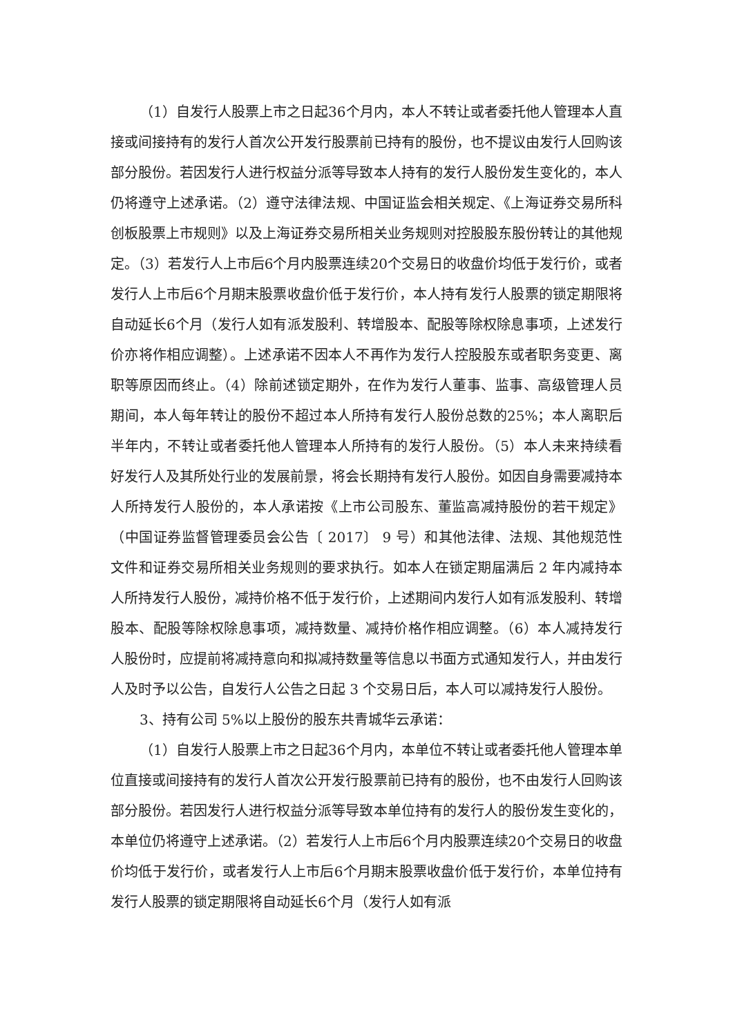（1）自发行人股票上市之日起36个月内，本人不转让或者委托他人管理本人直接或间接持有的发行人首次公开发行股票前已持有的股份，也不提议由发行人回购该部分股份。若因发行人进行权益分派等导致本人持有的发行人股份发生变化的，本人仍将遵守上述承诺。（2）遵守法律法规、中国证监会相关规定、《上海证券交易所科创板股票上市规则》以及上海证券交易所相关业务规则对控股股东股份转让的其他规定。（3）若发行人上市后6个月内股票连续20个交易日的收盘价均低于发行价，或者发行人上市后6个月期末股票收盘价低于发行价，本人持有发行人股票的锁定期限将自动延长6个月（发行人如有派发股利、转增股本、配股等除权除息事项，上述发行价亦将作相应调整）。上述承诺不因本人不再作为发行人控股股东或者职务变更、离职等原因而终止。（4）除前述锁定期外，在作为发行人董事、监事、高级管理人员期间，本人每年转让的股份不超过本人所持有发行人股份总数的25%；本人离职后半年内，不转让或者委托他人管理本人所持有的发行人股份。（5）本人未来持续看好发行人及其所处行业的发展前景，将会长期持有发行人股份。如因自身需要减持本人所持发行人股份的，本人承诺按《上市公司股东、董监高减持股份的若干规定》（中国证券监督管理委员会公告〔 2017〕 9 号）和其他法律、法规、其他规范性文件和证券交易所相关业务规则的要求执行。如本人在锁定期届满后 2 年内减持本人所持发行人股份，减持价格不低于发行价，上述期间内发行人如有派发股利、转增股本、配股等除权除息事项，减持数量、减持价格作相应调整。（6）本人减持发行人股份时，应提前将减持意向和拟减持数量等信息以书面方式通知发行人，并由发行人及时予以公告，自发行人公告之日起 3 个交易日后，本人可以减持发行人股份。
3、持有公司 5%以上股份的股东共青城华云承诺：
（1）自发行人股票上市之日起36个月内，本单位不转让或者委托他人管理本单位直接或间接持有的发行人首次公开发行股票前已持有的股份，也不由发行人回购该部分股份。若因发行人进行权益分派等导致本单位持有的发行人的股份发生变化的，本单位仍将遵守上述承诺。（2）若发行人上市后6个月内股票连续20个交易日的收盘价均低于发行价，或者发行人上市后6个月期末股票收盘价低于发行价，本单位持有发行人股票的锁定期限将自动延长6个月（发行人如有派